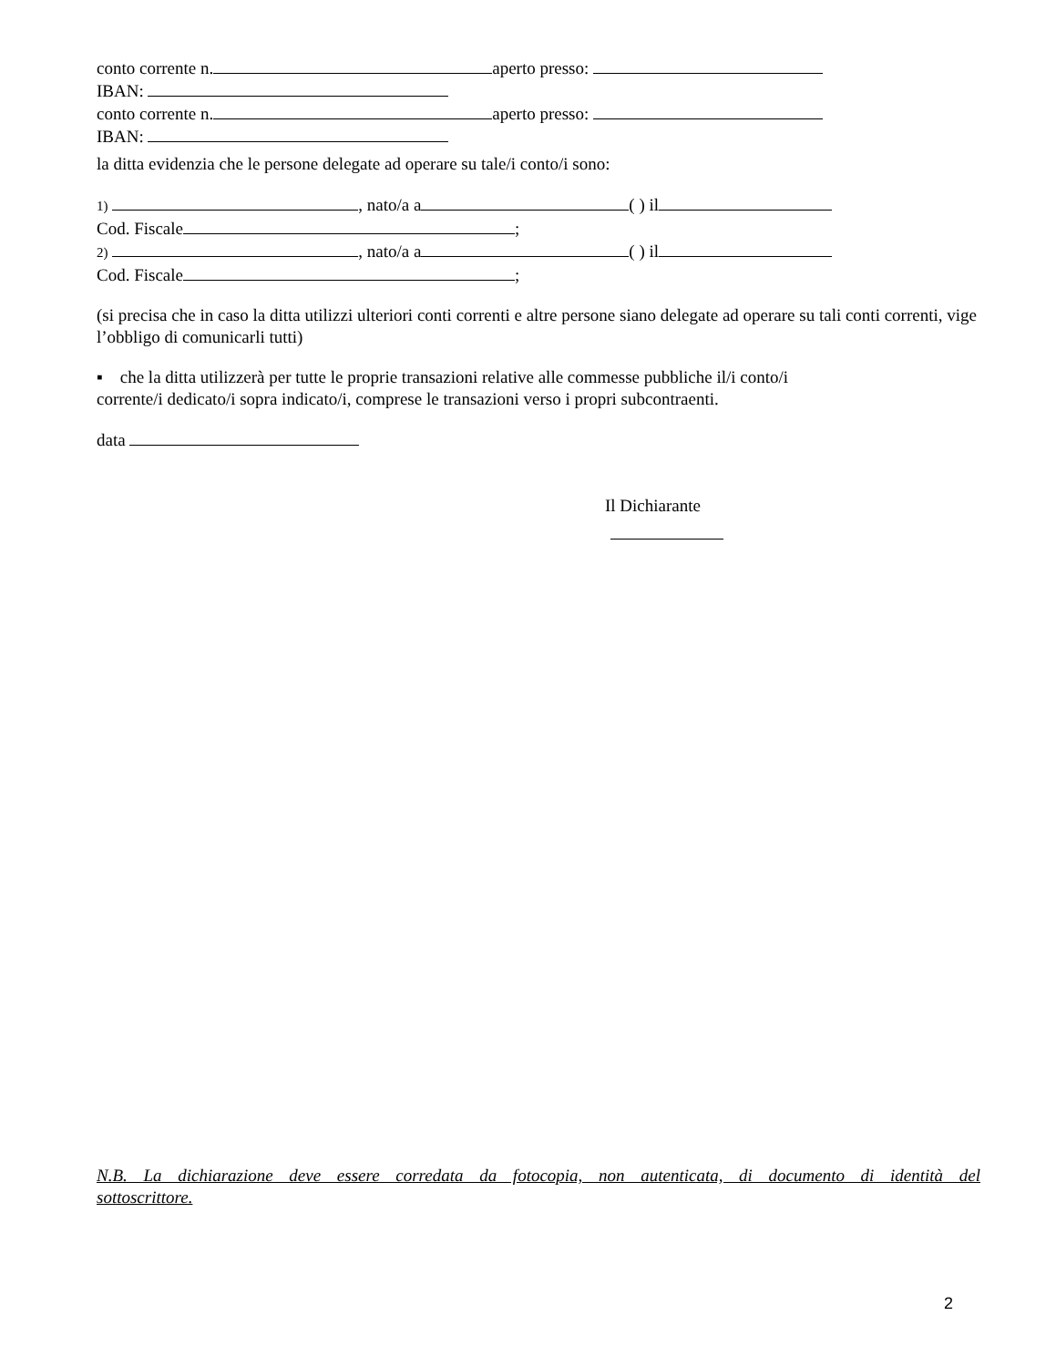conto corrente n. aperto presso:
IBAN:
conto corrente n. aperto presso:
IBAN:
la ditta evidenzia che le persone delegate ad operare su tale/i conto/i sono:
1) , nato/a a ( ) il
Cod. Fiscale ;
2) , nato/a a ( ) il
Cod. Fiscale ;
(si precisa che in caso la ditta utilizzi ulteriori conti correnti e altre persone siano delegate ad operare su tali conti correnti, vige l’obbligo di comunicarli tutti)
▪ che la ditta utilizzerà per tutte le proprie transazioni relative alle commesse pubbliche il/i conto/i
corrente/i dedicato/i sopra indicato/i, comprese le transazioni verso i propri subcontraenti.
data
Il Dichiarante
N.B. La dichiarazione deve essere corredata da fotocopia, non autenticata, di documento di identità del
sottoscrittore.
2